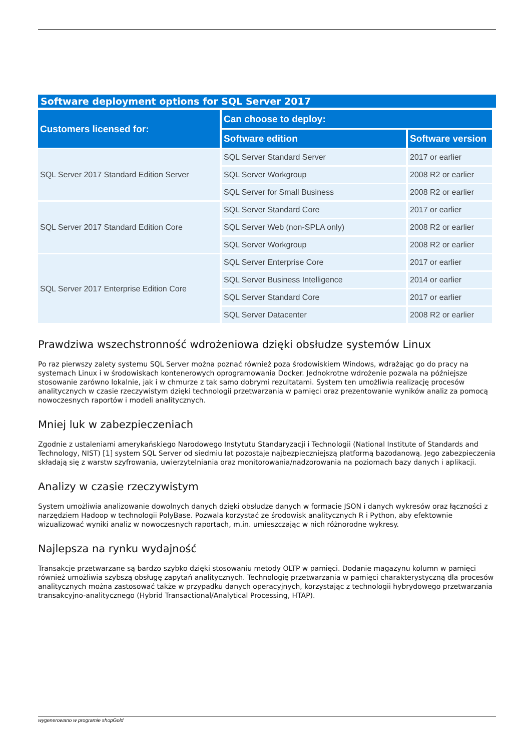Software deployment options for SQL Server 2017
| Customers licensed for: | Can choose to deploy: | |
| --- | --- | --- |
| | Software edition | Software version |
| SQL Server 2017 Standard Edition Server | SQL Server Standard Server | 2017 or earlier |
| | SQL Server Workgroup | 2008 R2 or earlier |
| | SQL Server for Small Business | 2008 R2 or earlier |
| SQL Server 2017 Standard Edition Core | SQL Server Standard Core | 2017 or earlier |
| | SQL Server Web (non-SPLA only) | 2008 R2 or earlier |
| | SQL Server Workgroup | 2008 R2 or earlier |
| SQL Server 2017 Enterprise Edition Core | SQL Server Enterprise Core | 2017 or earlier |
| | SQL Server Business Intelligence | 2014 or earlier |
| | SQL Server Standard Core | 2017 or earlier |
| | SQL Server Datacenter | 2008 R2 or earlier |
Prawdziwa wszechstronność wdrożeniowa dzięki obsłudze systemów Linux
Po raz pierwszy zalety systemu SQL Server można poznać również poza środowiskiem Windows, wdrażając go do pracy na systemach Linux i w środowiskach kontenerowych oprogramowania Docker. Jednokrotne wdrożenie pozwala na późniejsze stosowanie zarówno lokalnie, jak i w chmurze z tak samo dobrymi rezultatami. System ten umożliwia realizację procesów analitycznych w czasie rzeczywistym dzięki technologii przetwarzania w pamięci oraz prezentowanie wyników analiz za pomocą nowoczesnych raportów i modeli analitycznych.
Mniej luk w zabezpieczeniach
Zgodnie z ustaleniami amerykańskiego Narodowego Instytutu Standaryzacji i Technologii (National Institute of Standards and Technology, NIST) [1] system SQL Server od siedmiu lat pozostaje najbezpieczniejszą platformą bazodanową. Jego zabezpieczenia składają się z warstw szyfrowania, uwierzytelniania oraz monitorowania/nadzorowania na poziomach bazy danych i aplikacji.
Analizy w czasie rzeczywistym
System umożliwia analizowanie dowolnych danych dzięki obsłudze danych w formacie JSON i danych wykresów oraz łączności z narzędziem Hadoop w technologii PolyBase. Pozwala korzystać ze środowisk analitycznych R i Python, aby efektownie wizualizować wyniki analiz w nowoczesnych raportach, m.in. umieszczając w nich różnorodne wykresy.
Najlepsza na rynku wydajność
Transakcje przetwarzane są bardzo szybko dzięki stosowaniu metody OLTP w pamięci. Dodanie magazynu kolumn w pamięci również umożliwia szybszą obsługę zapytań analitycznych. Technologię przetwarzania w pamięci charakterystyczną dla procesów analitycznych można zastosować także w przypadku danych operacyjnych, korzystając z technologii hybrydowego przetwarzania transakcyjno-analitycznego (Hybrid Transactional/Analytical Processing, HTAP).
wygenerowano w programie shopGold